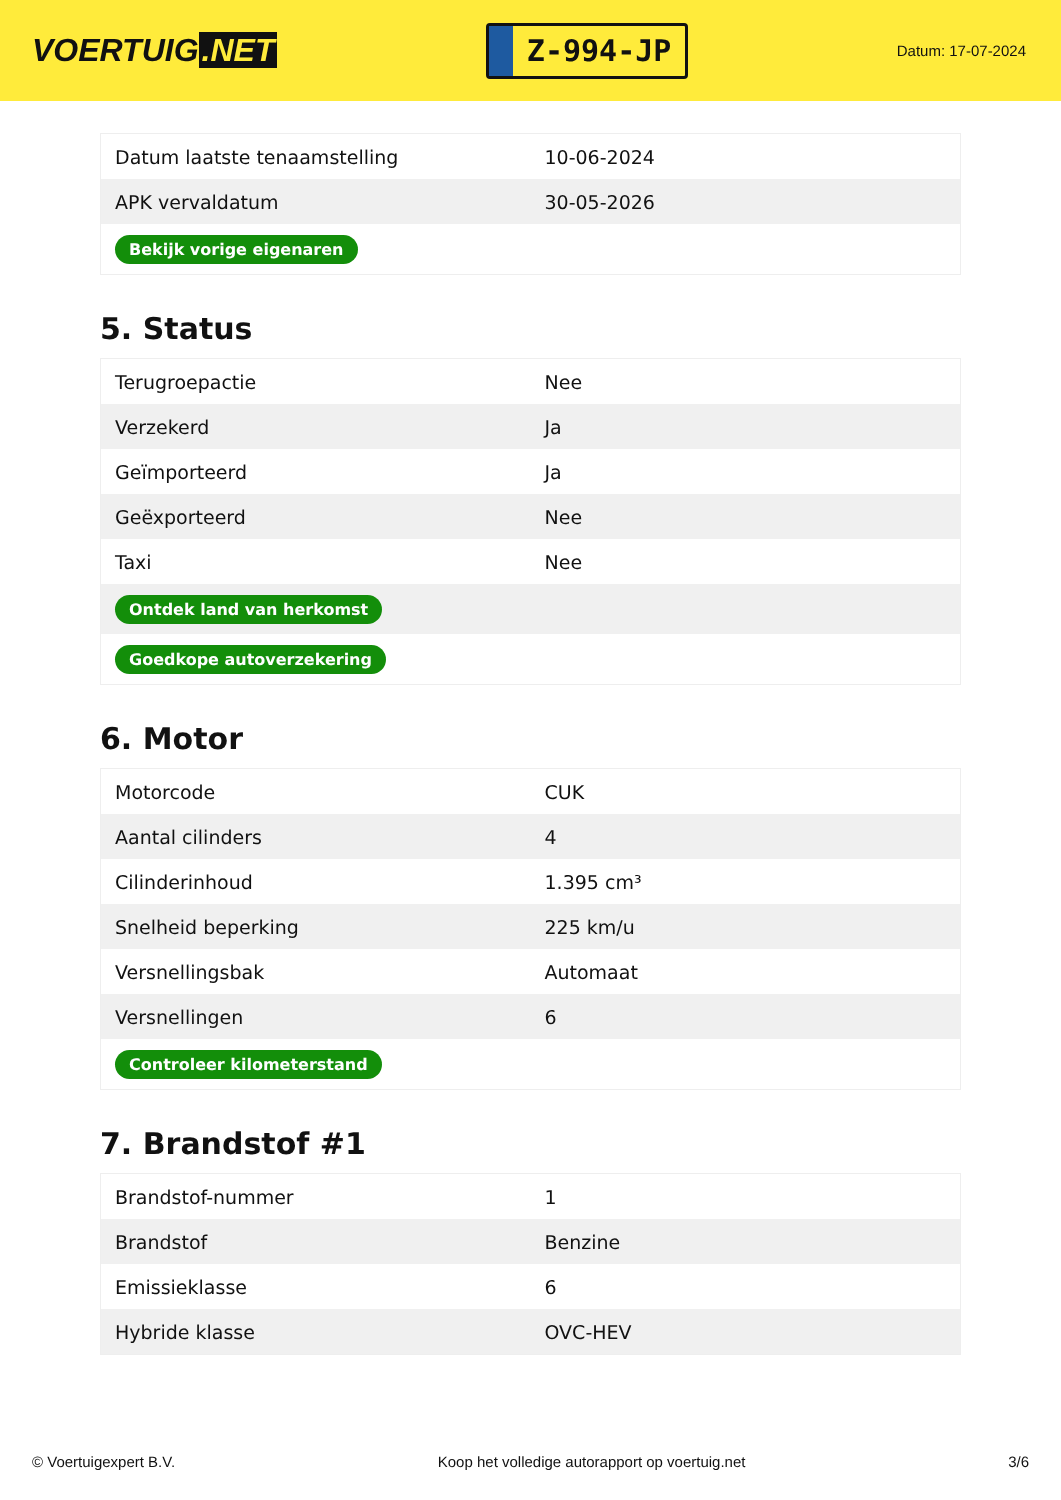VOERTUIG.NET
Z-994-JP
Datum: 17-07-2024
| Datum laatste tenaamstelling | 10-06-2024 |
| APK vervaldatum | 30-05-2026 |
| Bekijk vorige eigenaren | |
5. Status
| Terugroepactie | Nee |
| Verzekerd | Ja |
| Geïmporteerd | Ja |
| Geëxporteerd | Nee |
| Taxi | Nee |
| Ontdek land van herkomst | |
| Goedkope autoverzekering | |
6. Motor
| Motorcode | CUK |
| Aantal cilinders | 4 |
| Cilinderinhoud | 1.395 cm³ |
| Snelheid beperking | 225 km/u |
| Versnellingsbak | Automaat |
| Versnellingen | 6 |
| Controleer kilometerstand | |
7. Brandstof #1
| Brandstof-nummer | 1 |
| Brandstof | Benzine |
| Emissieklasse | 6 |
| Hybride klasse | OVC-HEV |
© Voertuigexpert B.V. Koop het volledige autorapport op voertuig.net 3/6